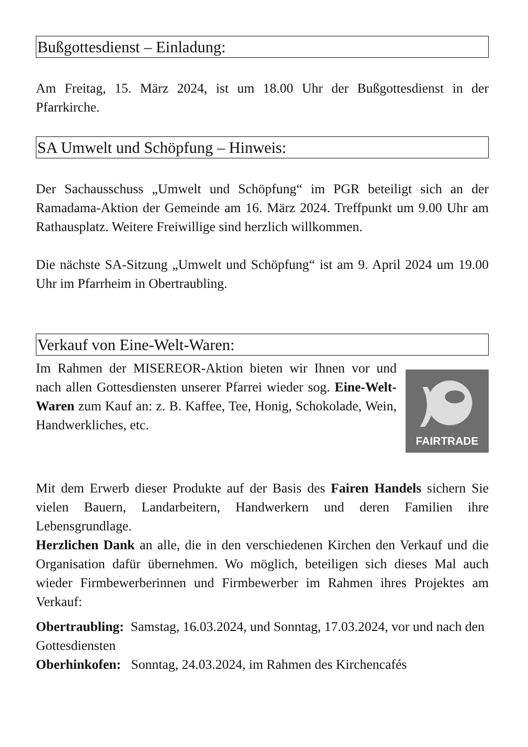Bußgottesdienst – Einladung:
Am Freitag, 15. März 2024, ist um 18.00 Uhr der Bußgottesdienst in der Pfarrkirche.
SA Umwelt und Schöpfung – Hinweis:
Der Sachausschuss „Umwelt und Schöpfung“ im PGR beteiligt sich an der Ramadama-Aktion der Gemeinde am 16. März 2024. Treffpunkt um 9.00 Uhr am Rathausplatz. Weitere Freiwillige sind herzlich willkommen.
Die nächste SA-Sitzung „Umwelt und Schöpfung“ ist am 9. April 2024 um 19.00 Uhr im Pfarrheim in Obertraubling.
Verkauf von Eine-Welt-Waren:
Im Rahmen der MISEREOR-Aktion bieten wir Ihnen vor und nach allen Gottesdiensten unserer Pfarrei wieder sog. Eine-Welt-Waren zum Kauf an: z. B. Kaffee, Tee, Honig, Schokolade, Wein, Handwerkliches, etc.
FAIRTRADE
Mit dem Erwerb dieser Produkte auf der Basis des Fairen Handels sichern Sie vielen Bauern, Landarbeitern, Handwerkern und deren Familien ihre Lebensgrundlage.
Herzlichen Dank an alle, die in den verschiedenen Kirchen den Verkauf und die Organisation dafür übernehmen. Wo möglich, beteiligen sich dieses Mal auch wieder Firmbewerberinnen und Firmbewerber im Rahmen ihres Projektes am Verkauf:
Obertraubling: Samstag, 16.03.2024, und Sonntag, 17.03.2024, vor und nach den Gottesdiensten
Oberhinkofen: Sonntag, 24.03.2024, im Rahmen des Kirchencafés